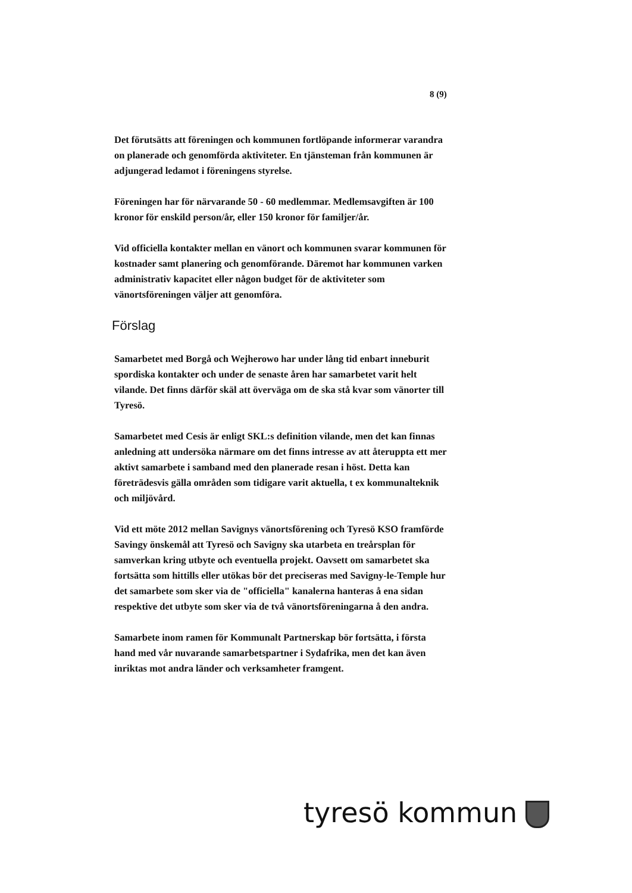8 (9)
Det förutsätts att föreningen och kommunen fortlöpande informerar varandra on planerade och genomförda aktiviteter. En tjänsteman från kommunen är adjungerad ledamot i föreningens styrelse.
Föreningen har för närvarande 50 - 60 medlemmar. Medlemsavgiften är 100 kronor för enskild person/år, eller 150 kronor för familjer/år.
Vid officiella kontakter mellan en vänort och kommunen svarar kommunen för kostnader samt planering och genomförande. Däremot har kommunen varken administrativ kapacitet eller någon budget för de aktiviteter som vänortsföreningen väljer att genomföra.
Förslag
Samarbetet med Borgå och Wejherowo har under lång tid enbart inneburit spordiska kontakter och under de senaste åren har samarbetet varit helt vilande. Det finns därför skäl att överväga om de ska stå kvar som vänorter till Tyresö.
Samarbetet med Cesis är enligt SKL:s definition vilande, men det kan finnas anledning att undersöka närmare om det finns intresse av att återuppta ett mer aktivt samarbete i samband med den planerade resan i höst. Detta kan företrädesvis gälla områden som tidigare varit aktuella, t ex kommunalteknik och miljövård.
Vid ett möte 2012 mellan Savignys vänortsförening och Tyresö KSO framförde Savingy önskemål att Tyresö och Savigny ska utarbeta en treårsplan för samverkan kring utbyte och eventuella projekt. Oavsett om samarbetet ska fortsätta som hittills eller utökas bör det preciseras med Savigny-le-Temple hur det samarbete som sker via de "officiella" kanalerna hanteras å ena sidan respektive det utbyte som sker via de två vänortsföreningarna å den andra.
Samarbete inom ramen för Kommunalt Partnerskap bör fortsätta, i första hand med vår nuvarande samarbetspartner i Sydafrika, men det kan även inriktas mot andra länder och verksamheter framgent.
tyresö kommun